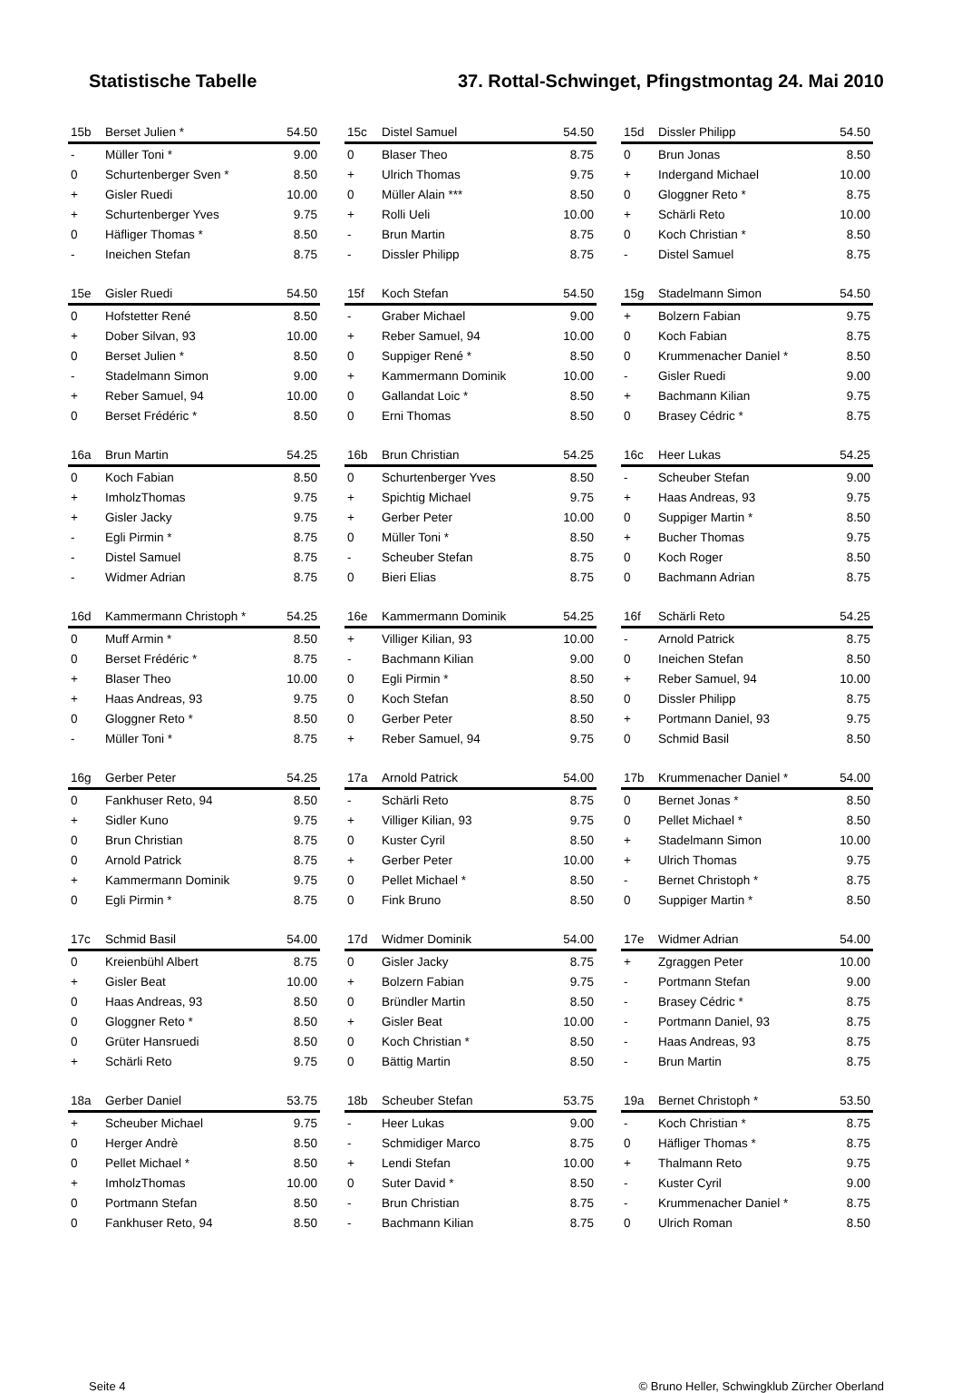Statistische Tabelle 37. Rottal-Schwinget, Pfingstmontag 24. Mai 2010
| 15b | Berset Julien * | 54.50 |
| - | Müller Toni * | 9.00 |
| 0 | Schurtenberger Sven * | 8.50 |
| + | Gisler Ruedi | 10.00 |
| + | Schurtenberger Yves | 9.75 |
| 0 | Häfliger Thomas * | 8.50 |
| - | Ineichen Stefan | 8.75 |
| 15c | Distel Samuel | 54.50 |
| 0 | Blaser Theo | 8.75 |
| + | Ulrich Thomas | 9.75 |
| 0 | Müller Alain *** | 8.50 |
| + | Rolli Ueli | 10.00 |
| - | Brun Martin | 8.75 |
| - | Dissler Philipp | 8.75 |
| 15d | Dissler Philipp | 54.50 |
| 0 | Brun Jonas | 8.50 |
| + | Indergand Michael | 10.00 |
| 0 | Gloggner Reto * | 8.75 |
| + | Schärli Reto | 10.00 |
| 0 | Koch Christian * | 8.50 |
| - | Distel Samuel | 8.75 |
| 15e | Gisler Ruedi | 54.50 |
| 0 | Hofstetter René | 8.50 |
| + | Dober Silvan, 93 | 10.00 |
| 0 | Berset Julien * | 8.50 |
| - | Stadelmann Simon | 9.00 |
| + | Reber Samuel, 94 | 10.00 |
| 0 | Berset Frédéric * | 8.50 |
| 15f | Koch Stefan | 54.50 |
| - | Graber Michael | 9.00 |
| + | Reber Samuel, 94 | 10.00 |
| 0 | Suppiger René * | 8.50 |
| + | Kammermann Dominik | 10.00 |
| 0 | Gallandat Loic * | 8.50 |
| 0 | Erni Thomas | 8.50 |
| 15g | Stadelmann Simon | 54.50 |
| + | Bolzern Fabian | 9.75 |
| 0 | Koch Fabian | 8.75 |
| 0 | Krummenacher Daniel * | 8.50 |
| - | Gisler Ruedi | 9.00 |
| + | Bachmann Kilian | 9.75 |
| 0 | Brasey Cédric * | 8.75 |
| 16a | Brun Martin | 54.25 |
| 0 | Koch Fabian | 8.50 |
| + | ImholzThomas | 9.75 |
| + | Gisler Jacky | 9.75 |
| - | Egli Pirmin * | 8.75 |
| - | Distel Samuel | 8.75 |
| - | Widmer Adrian | 8.75 |
| 16b | Brun Christian | 54.25 |
| 0 | Schurtenberger Yves | 8.50 |
| + | Spichtig Michael | 9.75 |
| + | Gerber Peter | 10.00 |
| 0 | Müller Toni * | 8.50 |
| - | Scheuber Stefan | 8.75 |
| 0 | Bieri Elias | 8.75 |
| 16c | Heer Lukas | 54.25 |
| - | Scheuber Stefan | 9.00 |
| + | Haas Andreas, 93 | 9.75 |
| 0 | Suppiger Martin * | 8.50 |
| + | Bucher Thomas | 9.75 |
| 0 | Koch Roger | 8.50 |
| 0 | Bachmann Adrian | 8.75 |
| 16d | Kammermann Christoph * | 54.25 |
| 0 | Muff Armin * | 8.50 |
| 0 | Berset Frédéric * | 8.75 |
| + | Blaser Theo | 10.00 |
| + | Haas Andreas, 93 | 9.75 |
| 0 | Gloggner Reto * | 8.50 |
| - | Müller Toni * | 8.75 |
| 16e | Kammermann Dominik | 54.25 |
| + | Villiger Kilian, 93 | 10.00 |
| - | Bachmann Kilian | 9.00 |
| 0 | Egli Pirmin * | 8.50 |
| 0 | Koch Stefan | 8.50 |
| 0 | Gerber Peter | 8.50 |
| + | Reber Samuel, 94 | 9.75 |
| 16f | Schärli Reto | 54.25 |
| - | Arnold Patrick | 8.75 |
| 0 | Ineichen Stefan | 8.50 |
| + | Reber Samuel, 94 | 10.00 |
| 0 | Dissler Philipp | 8.75 |
| + | Portmann Daniel, 93 | 9.75 |
| 0 | Schmid Basil | 8.50 |
| 16g | Gerber Peter | 54.25 |
| 0 | Fankhuser Reto, 94 | 8.50 |
| + | Sidler Kuno | 9.75 |
| 0 | Brun Christian | 8.75 |
| 0 | Arnold Patrick | 8.75 |
| + | Kammermann Dominik | 9.75 |
| 0 | Egli Pirmin * | 8.75 |
| 17a | Arnold Patrick | 54.00 |
| - | Schärli Reto | 8.75 |
| + | Villiger Kilian, 93 | 9.75 |
| 0 | Kuster Cyril | 8.50 |
| + | Gerber Peter | 10.00 |
| 0 | Pellet Michael * | 8.50 |
| 0 | Fink Bruno | 8.50 |
| 17b | Krummenacher Daniel * | 54.00 |
| 0 | Bernet Jonas * | 8.50 |
| 0 | Pellet Michael * | 8.50 |
| + | Stadelmann Simon | 10.00 |
| + | Ulrich Thomas | 9.75 |
| - | Bernet Christoph * | 8.75 |
| 0 | Suppiger Martin * | 8.50 |
| 17c | Schmid Basil | 54.00 |
| 0 | Kreienbühl Albert | 8.75 |
| + | Gisler Beat | 10.00 |
| 0 | Haas Andreas, 93 | 8.50 |
| 0 | Gloggner Reto * | 8.50 |
| 0 | Grüter Hansruedi | 8.50 |
| + | Schärli Reto | 9.75 |
| 17d | Widmer Dominik | 54.00 |
| 0 | Gisler Jacky | 8.75 |
| + | Bolzern Fabian | 9.75 |
| 0 | Bründler Martin | 8.50 |
| + | Gisler Beat | 10.00 |
| 0 | Koch Christian * | 8.50 |
| 0 | Bättig Martin | 8.50 |
| 17e | Widmer Adrian | 54.00 |
| + | Zgraggen Peter | 10.00 |
| - | Portmann Stefan | 9.00 |
| - | Brasey Cédric * | 8.75 |
| - | Portmann Daniel, 93 | 8.75 |
| - | Haas Andreas, 93 | 8.75 |
| - | Brun Martin | 8.75 |
| 18a | Gerber Daniel | 53.75 |
| + | Scheuber Michael | 9.75 |
| 0 | Herger Andrè | 8.50 |
| 0 | Pellet Michael * | 8.50 |
| + | ImholzThomas | 10.00 |
| 0 | Portmann Stefan | 8.50 |
| 0 | Fankhuser Reto, 94 | 8.50 |
| 18b | Scheuber Stefan | 53.75 |
| - | Heer Lukas | 9.00 |
| - | Schmidiger Marco | 8.75 |
| + | Lendi Stefan | 10.00 |
| 0 | Suter David * | 8.50 |
| - | Brun Christian | 8.75 |
| - | Bachmann Kilian | 8.75 |
| 19a | Bernet Christoph * | 53.50 |
| - | Koch Christian * | 8.75 |
| 0 | Häfliger Thomas * | 8.75 |
| + | Thalmann Reto | 9.75 |
| - | Kuster Cyril | 9.00 |
| - | Krummenacher Daniel * | 8.75 |
| 0 | Ulrich Roman | 8.50 |
Seite 4 © Bruno Heller, Schwingklub Zürcher Oberland